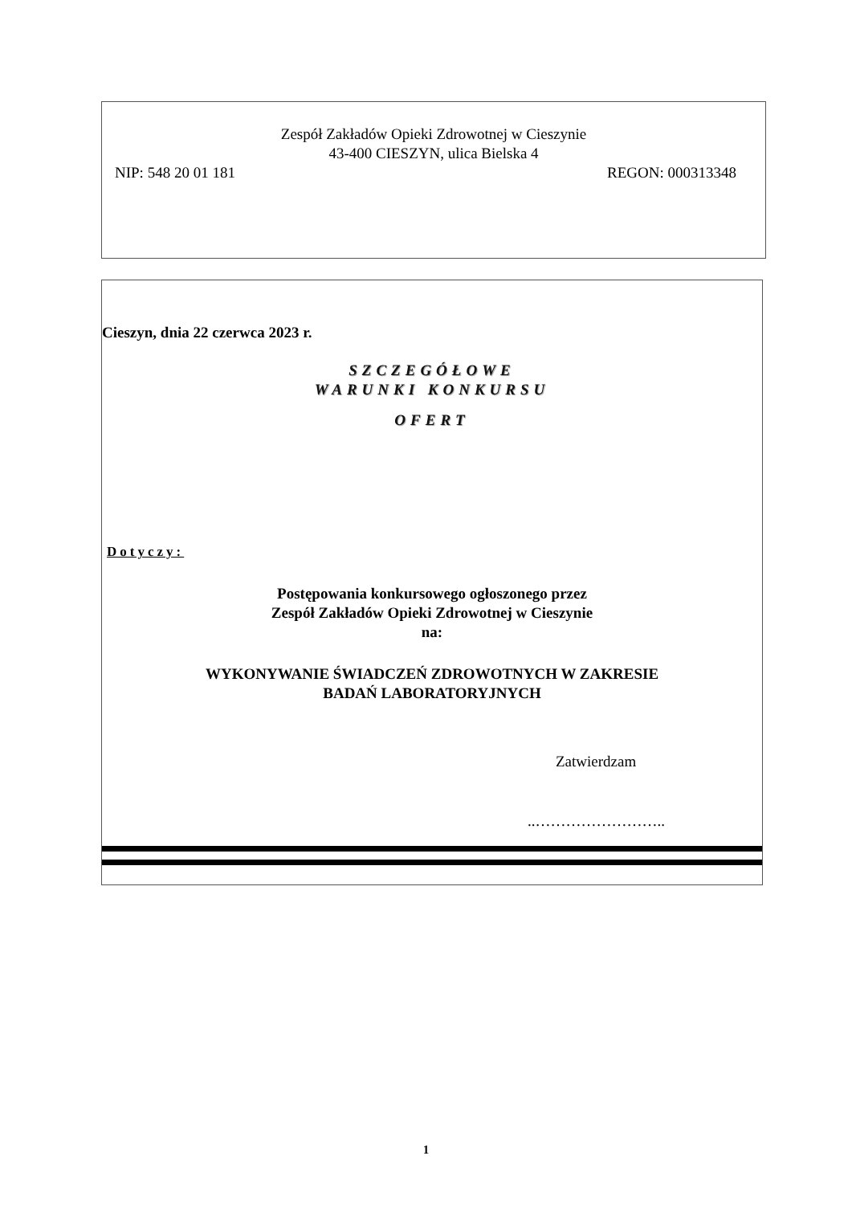Zespół Zakładów Opieki Zdrowotnej w Cieszynie
43-400 CIESZYN, ulica Bielska 4
NIP: 548 20 01 181 REGON: 000313348
Cieszyn, dnia 22 czerwca 2023 r.
SZCZEGÓŁOWE
WARUNKI KONKURSU
OFERT
Dotyczy:
Postępowania konkursowego ogłoszonego przez
Zespół Zakładów Opieki Zdrowotnej w Cieszynie
na:
WYKONYWANIE ŚWIADCZEŃ ZDROWOTNYCH W ZAKRESIE
BADAŃ LABORATORYJNYCH
Zatwierdzam
..……………………..
1